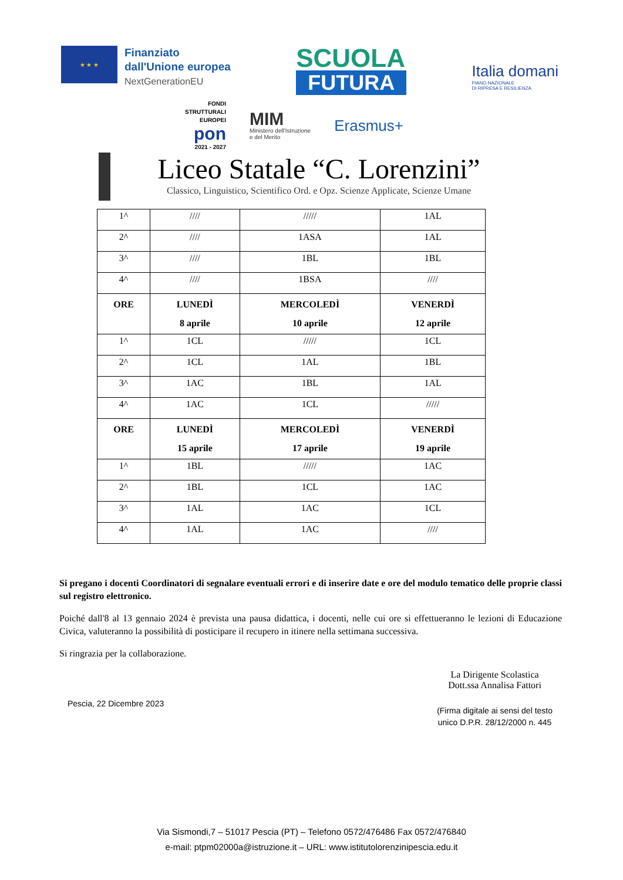★ ★ ★
Finanziato
dall'Unione europea
NextGenerationEU
SCUOLA
FUTURA
Italia domani
PIANO NAZIONALE
DI RIPRESA E RESILIENZA
FONDI
STRUTTURALI
EUROPEI
pon
2021 - 2027
MIM
Ministero dell'Istruzione
e del Merito
Erasmus+
Liceo Statale “C. Lorenzini”
Classico, Linguistico, Scientifico Ord. e Opz. Scienze Applicate, Scienze Umane
| 1^ | //// | ///// | 1AL |
| 2^ | //// | 1ASA | 1AL |
| 3^ | //// | 1BL | 1BL |
| 4^ | //// | 1BSA | //// |
| ORE | LUNEDÌ 8 aprile | MERCOLEDÌ 10 aprile | VENERDÌ 12 aprile |
| 1^ | 1CL | ///// | 1CL |
| 2^ | 1CL | 1AL | 1BL |
| 3^ | 1AC | 1BL | 1AL |
| 4^ | 1AC | 1CL | ///// |
| ORE | LUNEDÌ 15 aprile | MERCOLEDÌ 17 aprile | VENERDÌ 19 aprile |
| 1^ | 1BL | ///// | 1AC |
| 2^ | 1BL | 1CL | 1AC |
| 3^ | 1AL | 1AC | 1CL |
| 4^ | 1AL | 1AC | //// |
Si pregano i docenti Coordinatori di segnalare eventuali errori e di inserire date e ore del modulo tematico delle proprie classi sul registro elettronico.
Poiché dall'8 al 13 gennaio 2024 è prevista una pausa didattica, i docenti, nelle cui ore si effettueranno le lezioni di Educazione Civica, valuteranno la possibilità di posticipare il recupero in itinere nella settimana successiva.
Si ringrazia per la collaborazione.
Pescia, 22 Dicembre 2023
La Dirigente Scolastica
Dott.ssa Annalisa Fattori
(Firma digitale ai sensi del testo
unico D.P.R. 28/12/2000 n. 445
Via Sismondi,7 – 51017 Pescia (PT) – Telefono 0572/476486 Fax 0572/476840
e-mail: ptpm02000a@istruzione.it – URL: www.istitutolorenzinipescia.edu.it